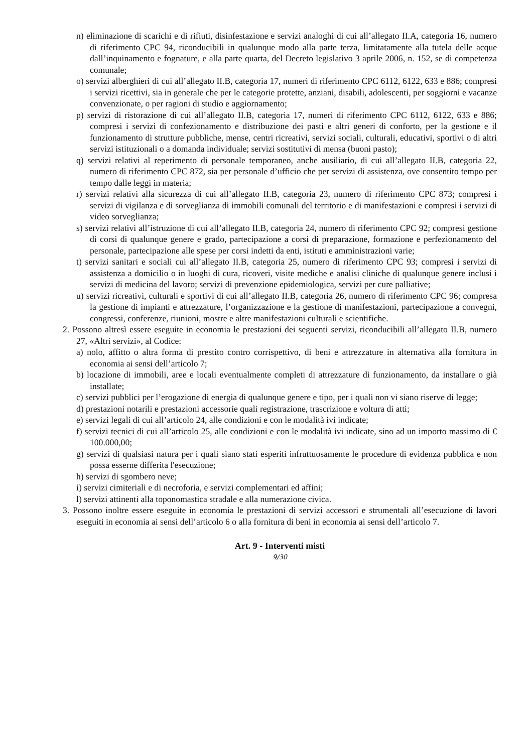n) eliminazione di scarichi e di rifiuti, disinfestazione e servizi analoghi di cui all’allegato II.A, categoria 16, numero di riferimento CPC 94, riconducibili in qualunque modo alla parte terza, limitatamente alla tutela delle acque dall’inquinamento e fognature, e alla parte quarta, del Decreto legislativo 3 aprile 2006, n. 152, se di competenza comunale;
o) servizi alberghieri di cui all’allegato II.B, categoria 17, numeri di riferimento CPC 6112, 6122, 633 e 886; compresi i servizi ricettivi, sia in generale che per le categorie protette, anziani, disabili, adolescenti, per soggiorni e vacanze convenzionate, o per ragioni di studio e aggiornamento;
p) servizi di ristorazione di cui all’allegato II.B, categoria 17, numeri di riferimento CPC 6112, 6122, 633 e 886; compresi i servizi di confezionamento e distribuzione dei pasti e altri generi di conforto, per la gestione e il funzionamento di strutture pubbliche, mense, centri ricreativi, servizi sociali, culturali, educativi, sportivi o di altri servizi istituzionali o a domanda individuale; servizi sostitutivi di mensa (buoni pasto);
q) servizi relativi al reperimento di personale temporaneo, anche ausiliario, di cui all’allegato II.B, categoria 22, numero di riferimento CPC 872, sia per personale d’ufficio che per servizi di assistenza, ove consentito tempo per tempo dalle leggi in materia;
r) servizi relativi alla sicurezza di cui all’allegato II.B, categoria 23, numero di riferimento CPC 873; compresi i servizi di vigilanza e di sorveglianza di immobili comunali del territorio e di manifestazioni e compresi i servizi di video sorveglianza;
s) servizi relativi all’istruzione di cui all’allegato II.B, categoria 24, numero di riferimento CPC 92; compresi gestione di corsi di qualunque genere e grado, partecipazione a corsi di preparazione, formazione e perfezionamento del personale, partecipazione alle spese per corsi indetti da enti, istituti e amministrazioni varie;
t) servizi sanitari e sociali cui all’allegato II.B, categoria 25, numero di riferimento CPC 93; compresi i servizi di assistenza a domicilio o in luoghi di cura, ricoveri, visite mediche e analisi cliniche di qualunque genere inclusi i servizi di medicina del lavoro; servizi di prevenzione epidemiologica, servizi per cure palliative;
u) servizi ricreativi, culturali e sportivi di cui all’allegato II.B, categoria 26, numero di riferimento CPC 96; compresa la gestione di impianti e attrezzature, l’organizzazione e la gestione di manifestazioni, partecipazione a convegni, congressi, conferenze, riunioni, mostre e altre manifestazioni culturali e scientifiche.
2. Possono altresì essere eseguite in economia le prestazioni dei seguenti servizi, riconducibili all’allegato II.B, numero 27, «Altri servizi», al Codice:
a) nolo, affitto o altra forma di prestito contro corrispettivo, di beni e attrezzature in alternativa alla fornitura in economia ai sensi dell’articolo 7;
b) locazione di immobili, aree e locali eventualmente completi di attrezzature di funzionamento, da installare o già installate;
c) servizi pubblici per l’erogazione di energia di qualunque genere e tipo, per i quali non vi siano riserve di legge;
d) prestazioni notarili e prestazioni accessorie quali registrazione, trascrizione e voltura di atti;
e) servizi legali di cui all’articolo 24, alle condizioni e con le modalità ivi indicate;
f) servizi tecnici di cui all’articolo 25, alle condizioni e con le modalità ivi indicate, sino ad un importo massimo di € 100.000,00;
g) servizi di qualsiasi natura per i quali siano stati esperiti infruttuosamente le procedure di evidenza pubblica e non possa esserne differita l'esecuzione;
h) servizi di sgombero neve;
i) servizi cimiteriali e di necroforia, e servizi complementari ed affini;
l) servizi attinenti alla toponomastica stradale e alla numerazione civica.
3. Possono inoltre essere eseguite in economia le prestazioni di servizi accessori e strumentali all’esecuzione di lavori eseguiti in economia ai sensi dell’articolo 6 o alla fornitura di beni in economia ai sensi dell’articolo 7.
Art. 9 - Interventi misti
9/30